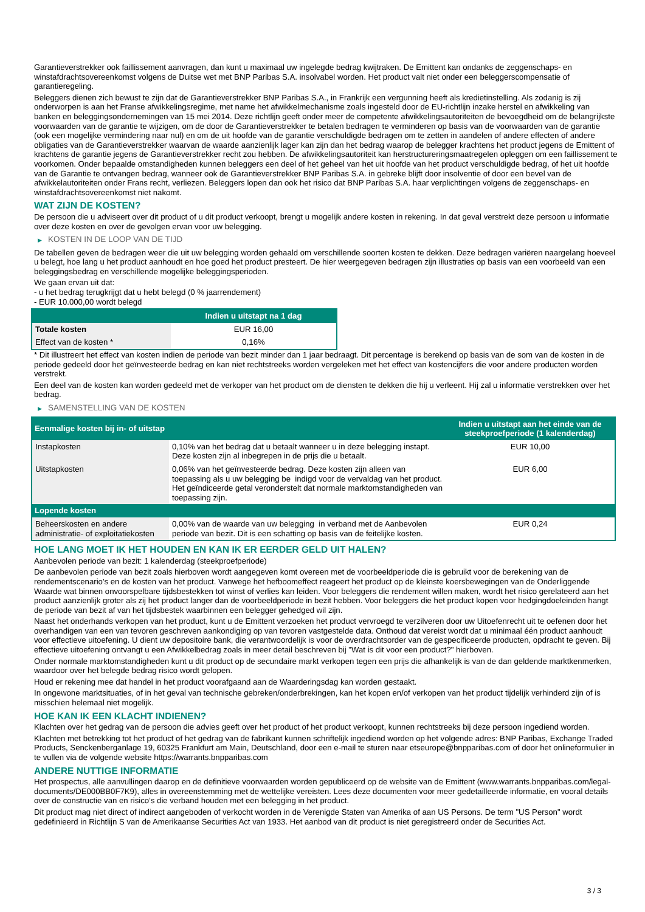Garantieverstrekker ook faillissement aanvragen, dan kunt u maximaal uw ingelegde bedrag kwijtraken. De Emittent kan ondanks de zeggenschaps- en winstafdrachtsovereenkomst volgens de Duitse wet met BNP Paribas S.A. insolvabel worden. Het product valt niet onder een beleggerscompensatie of garantieregeling.
Beleggers dienen zich bewust te zijn dat de Garantieverstrekker BNP Paribas S.A., in Frankrijk een vergunning heeft als kredietinstelling. Als zodanig is zij onderworpen is aan het Franse afwikkelingsregime, met name het afwikkelmechanisme zoals ingesteld door de EU-richtlijn inzake herstel en afwikkeling van banken en beleggingsondernemingen van 15 mei 2014. Deze richtlijn geeft onder meer de competente afwikkelingsautoriteiten de bevoegdheid om de belangrijkste voorwaarden van de garantie te wijzigen, om de door de Garantieverstrekker te betalen bedragen te verminderen op basis van de voorwaarden van de garantie (ook een mogelijke vermindering naar nul) en om de uit hoofde van de garantie verschuldigde bedragen om te zetten in aandelen of andere effecten of andere obligaties van de Garantieverstrekker waarvan de waarde aanzienlijk lager kan zijn dan het bedrag waarop de belegger krachtens het product jegens de Emittent of krachtens de garantie jegens de Garantieverstrekker recht zou hebben. De afwikkelingsautoriteit kan herstructureringsmaatregelen opleggen om een faillissement te voorkomen. Onder bepaalde omstandigheden kunnen beleggers een deel of het geheel van het uit hoofde van het product verschuldigde bedrag, of het uit hoofde van de Garantie te ontvangen bedrag, wanneer ook de Garantieverstrekker BNP Paribas S.A. in gebreke blijft door insolventie of door een bevel van de afwikkelautoriteiten onder Frans recht, verliezen. Beleggers lopen dan ook het risico dat BNP Paribas S.A. haar verplichtingen volgens de zeggenschaps- en winstafdrachtsovereenkomst niet nakomt.
WAT ZIJN DE KOSTEN?
De persoon die u adviseert over dit product of u dit product verkoopt, brengt u mogelijk andere kosten in rekening. In dat geval verstrekt deze persoon u informatie over deze kosten en over de gevolgen ervan voor uw belegging.
▶ KOSTEN IN DE LOOP VAN DE TIJD
De tabellen geven de bedragen weer die uit uw belegging worden gehaald om verschillende soorten kosten te dekken. Deze bedragen variëren naargelang hoeveel u belegt, hoe lang u het product aanhoudt en hoe goed het product presteert. De hier weergegeven bedragen zijn illustraties op basis van een voorbeeld van een beleggingsbedrag en verschillende mogelijke beleggingsperioden.
We gaan ervan uit dat:
- u het bedrag terugkrijgt dat u hebt belegd (0 % jaarrendement)
- EUR 10.000,00 wordt belegd
| | Indien u uitstapt na 1 dag |
| --- | --- |
| Totale kosten | EUR 16,00 |
| Effect van de kosten * | 0,16% |
* Dit illustreert het effect van kosten indien de periode van bezit minder dan 1 jaar bedraagt. Dit percentage is berekend op basis van de som van de kosten in de periode gedeeld door het geïnvesteerde bedrag en kan niet rechtstreeks worden vergeleken met het effect van kostencijfers die voor andere producten worden verstrekt.
Een deel van de kosten kan worden gedeeld met de verkoper van het product om de diensten te dekken die hij u verleent. Hij zal u informatie verstrekken over het bedrag.
▶ SAMENSTELLING VAN DE KOSTEN
| Eenmalige kosten bij in- of uitstap | | Indien u uitstapt aan het einde van de steekproefperiode (1 kalenderdag) |
| --- | --- | --- |
| Instapkosten | 0,10% van het bedrag dat u betaalt wanneer u in deze belegging instapt. Deze kosten zijn al inbegrepen in de prijs die u betaalt. | EUR 10,00 |
| Uitstapkosten | 0,06% van het geïnvesteerde bedrag. Deze kosten zijn alleen van toepassing als u uw belegging be indigd voor de vervaldag van het product. Het geïndiceerde getal veronderstelt dat normale marktomstandigheden van toepassing zijn. | EUR 6,00 |
| Lopende kosten | | |
| Beheerskosten en andere administratie- of exploitatiekosten | 0,00% van de waarde van uw belegging in verband met de Aanbevolen periode van bezit. Dit is een schatting op basis van de feitelijke kosten. | EUR 0,24 |
HOE LANG MOET IK HET HOUDEN EN KAN IK ER EERDER GELD UIT HALEN?
Aanbevolen periode van bezit: 1 kalenderdag (steekproefperiode)
De aanbevolen periode van bezit zoals hierboven wordt aangegeven komt overeen met de voorbeeldperiode die is gebruikt voor de berekening van de rendementscenario's en de kosten van het product. Vanwege het hefboomeffect reageert het product op de kleinste koersbewegingen van de Onderliggende Waarde wat binnen onvoorspelbare tijdsbestekken tot winst of verlies kan leiden. Voor beleggers die rendement willen maken, wordt het risico gerelateerd aan het product aanzienlijk groter als zij het product langer dan de voorbeeldperiode in bezit hebben. Voor beleggers die het product kopen voor hedgingdoeleinden hangt de periode van bezit af van het tijdsbestek waarbinnen een belegger gehedged wil zijn.
Naast het onderhands verkopen van het product, kunt u de Emittent verzoeken het product vervroegd te verzilveren door uw Uitoefenrecht uit te oefenen door het overhandigen van een van tevoren geschreven aankondiging op van tevoren vastgestelde data. Onthoud dat vereist wordt dat u minimaal één product aanhoudt voor effectieve uitoefening. U dient uw depositoire bank, die verantwoordelijk is voor de overdrachtsorder van de gespecificeerde producten, opdracht te geven. Bij effectieve uitoefening ontvangt u een Afwikkelbedrag zoals in meer detail beschreven bij "Wat is dit voor een product?" hierboven.
Onder normale marktomstandigheden kunt u dit product op de secundaire markt verkopen tegen een prijs die afhankelijk is van de dan geldende marktkenmerken, waardoor over het belegde bedrag risico wordt gelopen.
Houd er rekening mee dat handel in het product voorafgaand aan de Waarderingsdag kan worden gestaakt.
In ongewone marktsituaties, of in het geval van technische gebreken/onderbrekingen, kan het kopen en/of verkopen van het product tijdelijk verhinderd zijn of is misschien helemaal niet mogelijk.
HOE KAN IK EEN KLACHT INDIENEN?
Klachten over het gedrag van de persoon die advies geeft over het product of het product verkoopt, kunnen rechtstreeks bij deze persoon ingediend worden.
Klachten met betrekking tot het product of het gedrag van de fabrikant kunnen schriftelijk ingediend worden op het volgende adres: BNP Paribas, Exchange Traded Products, Senckenberganlage 19, 60325 Frankfurt am Main, Deutschland, door een e-mail te sturen naar etseurope@bnpparibas.com of door het onlineformulier in te vullen via de volgende website https://warrants.bnpparibas.com
ANDERE NUTTIGE INFORMATIE
Het prospectus, alle aanvullingen daarop en de definitieve voorwaarden worden gepubliceerd op de website van de Emittent (www.warrants.bnpparibas.com/legal-documents/DE000BB0F7K9), alles in overeenstemming met de wettelijke vereisten. Lees deze documenten voor meer gedetailleerde informatie, en vooral details over de constructie van en risico’s die verband houden met een belegging in het product.
Dit product mag niet direct of indirect aangeboden of verkocht worden in de Verenigde Staten van Amerika of aan US Persons. De term "US Person" wordt gedefinieerd in Richtlijn S van de Amerikaanse Securities Act van 1933. Het aanbod van dit product is niet geregistreerd onder de Securities Act.
3 / 3